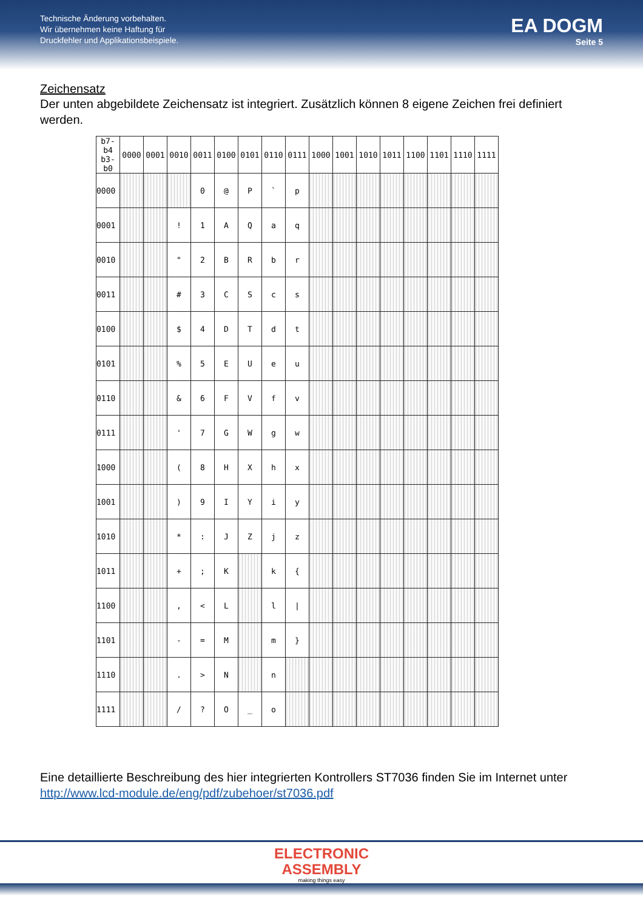Technische Änderung vorbehalten.
Wir übernehmen keine Haftung für
Druckfehler und Applikationsbeispiele.
EA DOGM
Seite 5
Zeichensatz
Der unten abgebildete Zeichensatz ist integriert. Zusätzlich können 8 eigene Zeichen frei definiert werden.
| b7-b4 b3-b0 | 0000 | 0001 | 0010 | 0011 | 0100 | 0101 | 0110 | 0111 | 1000 | 1001 | 1010 | 1011 | 1100 | 1101 | 1110 | 1111 |
| --- | --- | --- | --- | --- | --- | --- | --- | --- | --- | --- | --- | --- | --- | --- | --- | --- |
| 0000 | | | | 0 | @ | P | ` | p | | | | | | | | |
| 0001 | | | ! | 1 | A | Q | a | q | | | | | | | | |
| 0010 | | | " | 2 | B | R | b | r | | | | | | | | |
| 0011 | | | # | 3 | C | S | c | s | | | | | | | | |
| 0100 | | | $ | 4 | D | T | d | t | | | | | | | | |
| 0101 | | | % | 5 | E | U | e | u | | | | | | | | |
| 0110 | | | & | 6 | F | V | f | v | | | | | | | | |
| 0111 | | | ' | 7 | G | W | g | w | | | | | | | | |
| 1000 | | | ( | 8 | H | X | h | x | | | | | | | | |
| 1001 | | | ) | 9 | I | Y | i | y | | | | | | | | |
| 1010 | | | * | : | J | Z | j | z | | | | | | | | |
| 1011 | | | + | ; | K | | k | { | | | | | | | | |
| 1100 | | | , | < | L | | l | / | | | | | | | | |
| 1101 | | | - | = | M | | m | } | | | | | | | | |
| 1110 | | | . | > | N | | n | | | | | | | | | |
| 1111 | | | / | ? | O | _ | o | | | | | | | | | |
Eine detaillierte Beschreibung des hier integrierten Kontrollers ST7036 finden Sie im Internet unter http://www.lcd-module.de/eng/pdf/zubehoer/st7036.pdf
ELECTRONIC
ASSEMBLY
making things easy